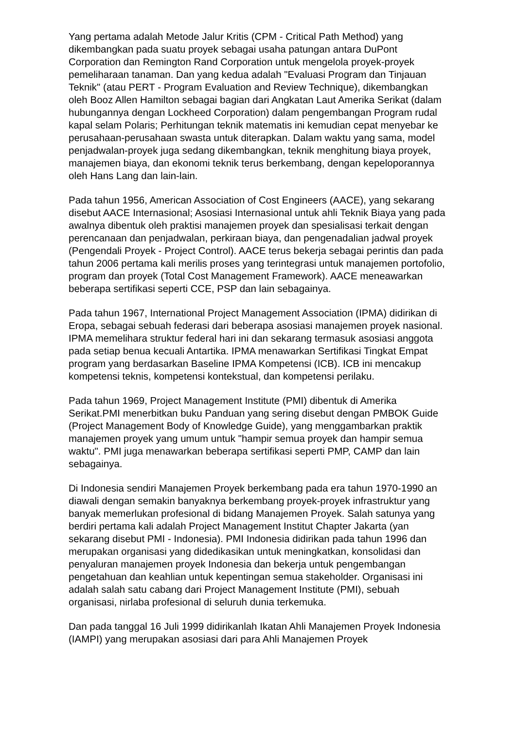Yang pertama adalah Metode Jalur Kritis (CPM - Critical Path Method) yang dikembangkan pada suatu proyek sebagai usaha patungan antara DuPont Corporation dan Remington Rand Corporation untuk mengelola proyek-proyek pemeliharaan tanaman. Dan yang kedua adalah "Evaluasi Program dan Tinjauan Teknik" (atau PERT - Program Evaluation and Review Technique), dikembangkan oleh Booz Allen Hamilton sebagai bagian dari Angkatan Laut Amerika Serikat (dalam hubungannya dengan Lockheed Corporation) dalam pengembangan Program rudal kapal selam Polaris; Perhitungan teknik matematis ini kemudian cepat menyebar ke perusahaan-perusahaan swasta untuk diterapkan. Dalam waktu yang sama, model penjadwalan-proyek juga sedang dikembangkan, teknik menghitung biaya proyek, manajemen biaya, dan ekonomi teknik terus berkembang, dengan kepeloporannya oleh Hans Lang dan lain-lain.
Pada tahun 1956, American Association of Cost Engineers (AACE), yang sekarang disebut AACE Internasional; Asosiasi Internasional untuk ahli Teknik Biaya yang pada awalnya dibentuk oleh praktisi manajemen proyek dan spesialisasi terkait dengan perencanaan dan penjadwalan, perkiraan biaya, dan pengenadalian jadwal proyek (Pengendali Proyek - Project Control). AACE terus bekerja sebagai perintis dan pada tahun 2006 pertama kali merilis proses yang terintegrasi untuk manajemen portofolio, program dan proyek (Total Cost Management Framework). AACE meneawarkan beberapa sertifikasi seperti CCE, PSP dan lain sebagainya.
Pada tahun 1967, International Project Management Association (IPMA) didirikan di Eropa, sebagai sebuah federasi dari beberapa asosiasi manajemen proyek nasional. IPMA memelihara struktur federal hari ini dan sekarang termasuk asosiasi anggota pada setiap benua kecuali Antartika. IPMA menawarkan Sertifikasi Tingkat Empat program yang berdasarkan Baseline IPMA Kompetensi (ICB). ICB ini mencakup kompetensi teknis, kompetensi kontekstual, dan kompetensi perilaku.
Pada tahun 1969, Project Management Institute (PMI) dibentuk di Amerika Serikat.PMI menerbitkan buku Panduan yang sering disebut dengan PMBOK Guide (Project Management Body of Knowledge Guide), yang menggambarkan praktik manajemen proyek yang umum untuk "hampir semua proyek dan hampir semua waktu". PMI juga menawarkan beberapa sertifikasi seperti PMP, CAMP dan lain sebagainya.
Di Indonesia sendiri Manajemen Proyek berkembang pada era tahun 1970-1990 an diawali dengan semakin banyaknya berkembang proyek-proyek infrastruktur yang banyak memerlukan profesional di bidang Manajemen Proyek. Salah satunya yang berdiri pertama kali adalah Project Management Institut Chapter Jakarta (yan sekarang disebut PMI - Indonesia). PMI Indonesia didirikan pada tahun 1996 dan merupakan organisasi yang didedikasikan untuk meningkatkan, konsolidasi dan penyaluran manajemen proyek Indonesia dan bekerja untuk pengembangan pengetahuan dan keahlian untuk kepentingan semua stakeholder. Organisasi ini adalah salah satu cabang dari Project Management Institute (PMI), sebuah organisasi, nirlaba profesional di seluruh dunia terkemuka.
Dan pada tanggal 16 Juli 1999 didirikanlah Ikatan Ahli Manajemen Proyek Indonesia (IAMPI) yang merupakan asosiasi dari para Ahli Manajemen Proyek